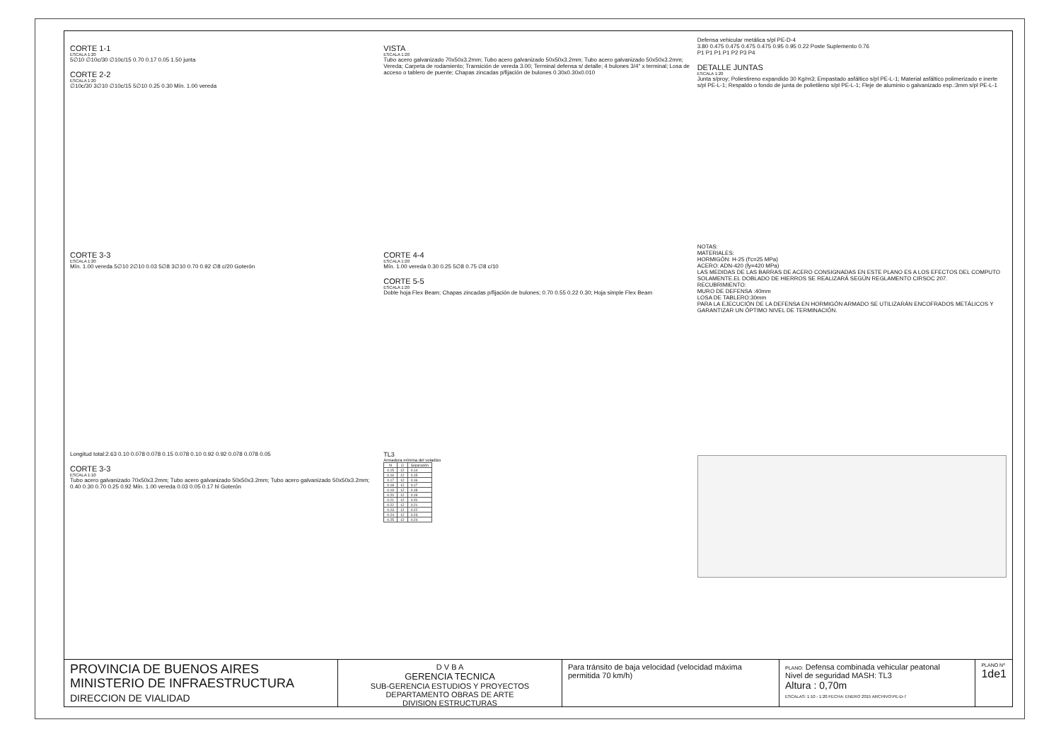CORTE 1-1
ESCALA 1:20
5∅10 ∅10c/30 ∅10c/15 0.70 0.17 0.05 1.50 junta
CORTE 2-2
ESCALA 1:20
∅10c/30 3∅10 ∅10c/15 5∅10 0.25 0.30 Mín. 1.00 vereda
VISTA
ESCALA 1:20
Tubo acero galvanizado 70x50x3.2mm; Tubo acero galvanizado 50x50x3.2mm; Tubo acero galvanizado 50x50x3.2mm; Vereda; Carpeta de rodamiento; Transición de vereda 3.00; Terminal defensa s/ detalle; 4 bulones 3/4" x terminal; Losa de acceso o tablero de puente; Chapas zincadas p/fijación de bulones 0.30x0.30x0.010
Defensa vehicular metálica s/pl PE-D-4
3.80 0.475 0.475 0.475 0.475 0.95 0.95 0.22 Poste Suplemento 0.76
P1 P1 P1 P1 P2 P3 P4
DETALLE JUNTAS
ESCALA 1:20
Junta s/proy; Poliestireno expandido 30 Kg/m3; Empastado asfáltico s/pl PE-L-1; Material asfáltico polimerizado e inerte s/pl PE-L-1; Respaldo o fondo de junta de polietileno s/pl PE-L-1; Fleje de aluminio o galvanizado esp.:3mm s/pl PE-L-1
CORTE 3-3
ESCALA 1:20
Mín. 1.00 vereda 5∅10 2∅10 0.03 5∅8 3∅10 0.70 0.92 ∅8 c/20 Goterón
CORTE 4-4
ESCALA 1:20
Mín. 1.00 vereda 0.30 0.25 5∅8 0.75 ∅8 c/10
CORTE 5-5
ESCALA 1:20
Doble hoja Flex Beam; Chapas zincadas p/fijación de bulones; 0.70 0.55 0.22 0.30; Hoja simple Flex Beam
NOTAS:
MATERIALES:
HORMIGÓN: H-25 (f'c=25 MPa)
ACERO: ADN-420 (fy=420 MPa)
LAS MEDIDAS DE LAS BARRAS DE ACERO CONSIGNADAS EN ESTE PLANO ES A LOS EFECTOS DEL COMPUTO SOLAMENTE.EL DOBLADO DE HIERROS SE REALIZARÁ SEGÚN REGLAMENTO CIRSOC 207.
RECUBRIMIENTO:
MURO DE DEFENSA :40mm
LOSA DE TABLERO:30mm
PARA LA EJECUCIÓN DE LA DEFENSA EN HORMIGÓN ARMADO SE UTILIZARÁN ENCOFRADOS METÁLICOS Y GARANTIZAR UN ÓPTIMO NIVEL DE TERMINACIÓN.
Longitud total:2.63 0.10 0.078 0.078 0.15 0.078 0.10 0.92 0.92 0.078 0.078 0.05
CORTE 3-3
ESCALA 1:10
Tubo acero galvanizado 70x50x3.2mm; Tubo acero galvanizado 50x50x3.2mm; Tubo acero galvanizado 50x50x3.2mm; 0.40 0.30 0.70 0.25 0.92 Mín. 1.00 vereda 0.03 0.05 0.17 hl Goterón
TL3
Armadura mínima del voladizo
| hl | ∅ | Separación |
| --- | --- | --- |
| 0.15 | 12 | 0.14 |
| 0.16 | 12 | 0.15 |
| 0.17 | 12 | 0.16 |
| 0.18 | 12 | 0.17 |
| 0.19 | 12 | 0.18 |
| 0.20 | 12 | 0.19 |
| 0.21 | 12 | 0.20 |
| 0.22 | 12 | 0.21 |
| 0.23 | 12 | 0.22 |
| 0.24 | 12 | 0.23 |
| 0.25 | 12 | 0.24 |
PROVINCIA DE BUENOS AIRES
MINISTERIO DE INFRAESTRUCTURA
DIRECCION DE VIALIDAD
D V B A
GERENCIA TECNICA
SUB-GERENCIA ESTUDIOS Y PROYECTOS
DEPARTAMENTO OBRAS DE ARTE
DIVISION ESTRUCTURAS
Para tránsito de baja velocidad (velocidad máxima permitida 70 km/h)
PLANO: Defensa combinada vehicular peatonal
Nivel de seguridad MASH: TL3
Altura : 0,70m
ESCALAS: 1:10 - 1:20 FECHA: ENERO 2015 ARCHIVO:PE-D-7
PLANO Nº
1de1